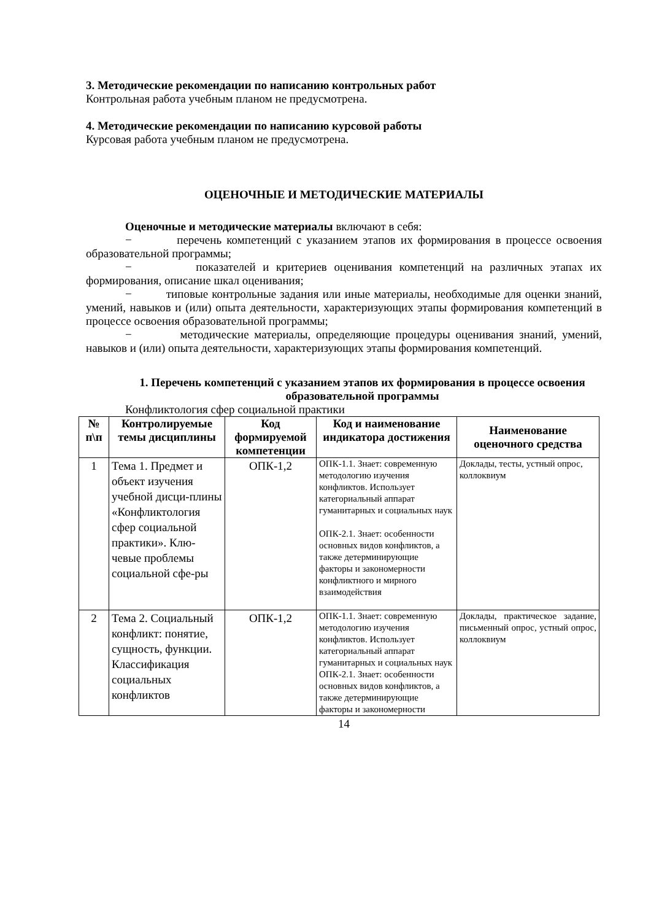3. Методические рекомендации по написанию контрольных работ
Контрольная работа учебным планом не предусмотрена.
4. Методические рекомендации по написанию курсовой работы
Курсовая работа учебным планом не предусмотрена.
ОЦЕНОЧНЫЕ И МЕТОДИЧЕСКИЕ МАТЕРИАЛЫ
Оценочные и методические материалы включают в себя:
− перечень компетенций с указанием этапов их формирования в процессе освоения образовательной программы;
− показателей и критериев оценивания компетенций на различных этапах их формирования, описание шкал оценивания;
− типовые контрольные задания или иные материалы, необходимые для оценки знаний, умений, навыков и (или) опыта деятельности, характеризующих этапы формирования компетенций в процессе освоения образовательной программы;
− методические материалы, определяющие процедуры оценивания знаний, умений, навыков и (или) опыта деятельности, характеризующих этапы формирования компетенций.
1. Перечень компетенций с указанием этапов их формирования в процессе освоения образовательной программы
Конфликтология сфер социальной практики
| № п\п | Контролируемые темы дисциплины | Код формируемой компетенции | Код и наименование индикатора достижения | Наименование оценочного средства |
| --- | --- | --- | --- | --- |
| 1 | Тема 1. Предмет и объект изучения учебной дисци-плины «Конфликтология сфер социальной практики». Клю-чевые проблемы социальной сфе-ры | ОПК-1,2 | ОПК-1.1. Знает: современную методологию изучения конфликтов. Использует категориальный аппарат гуманитарных и социальных наук ОПК-2.1. Знает: особенности основных видов конфликтов, а также детерминирующие факторы и закономерности конфликтного и мирного взаимодействия | Доклады, тесты, устный опрос, коллоквиум |
| 2 | Тема 2. Социальный конфликт: понятие, сущность, функции. Классификация социальных конфликтов | ОПК-1,2 | ОПК-1.1. Знает: современную методологию изучения конфликтов. Использует категориальный аппарат гуманитарных и социальных наук ОПК-2.1. Знает: особенности основных видов конфликтов, а также детерминирующие факторы и закономерности | Доклады, практическое задание, письменный опрос, устный опрос, коллоквиум |
14